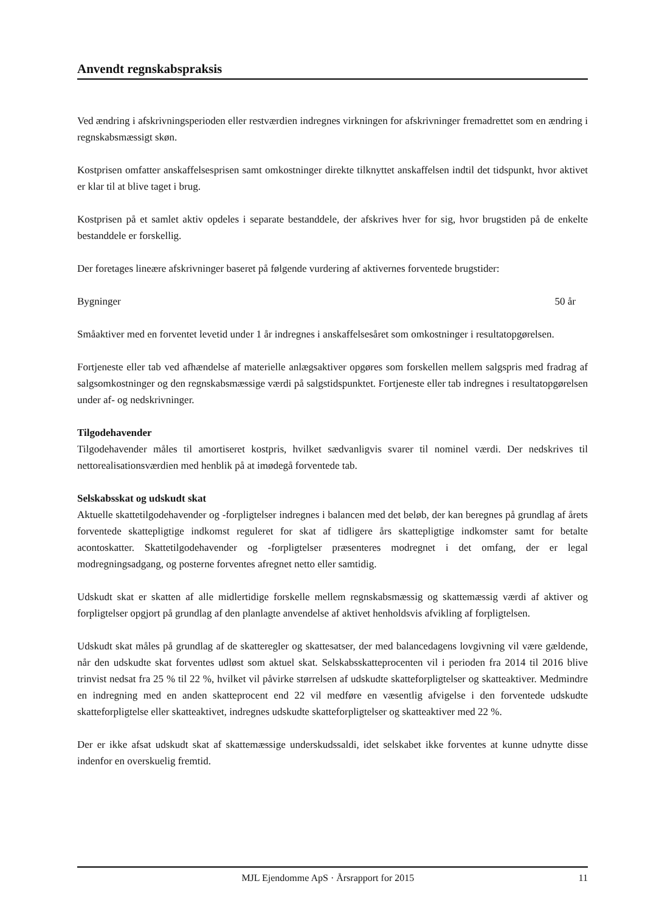Anvendt regnskabspraksis
Ved ændring i afskrivningsperioden eller restværdien indregnes virkningen for afskrivninger fremadrettet som en ændring i regnskabsmæssigt skøn.
Kostprisen omfatter anskaffelsesprisen samt omkostninger direkte tilknyttet anskaffelsen indtil det tidspunkt, hvor aktivet er klar til at blive taget i brug.
Kostprisen på et samlet aktiv opdeles i separate bestanddele, der afskrives hver for sig, hvor brugstiden på de enkelte bestanddele er forskellig.
Der foretages lineære afskrivninger baseret på følgende vurdering af aktivernes forventede brugstider:
| Bygninger | 50 år |
Småaktiver med en forventet levetid under 1 år indregnes i anskaffelsesåret som omkostninger i resultatopgørelsen.
Fortjeneste eller tab ved afhændelse af materielle anlægsaktiver opgøres som forskellen mellem salgspris med fradrag af salgsomkostninger og den regnskabsmæssige værdi på salgstidspunktet. Fortjeneste eller tab indregnes i resultatopgørelsen under af- og nedskrivninger.
Tilgodehavender
Tilgodehavender måles til amortiseret kostpris, hvilket sædvanligvis svarer til nominel værdi. Der nedskrives til nettorealisationsværdien med henblik på at imødegå forventede tab.
Selskabsskat og udskudt skat
Aktuelle skattetilgodehavender og -forpligtelser indregnes i balancen med det beløb, der kan beregnes på grundlag af årets forventede skattepligtige indkomst reguleret for skat af tidligere års skattepligtige indkomster samt for betalte acontoskatter. Skattetilgodehavender og -forpligtelser præsenteres modregnet i det omfang, der er legal modregningsadgang, og posterne forventes afregnet netto eller samtidig.
Udskudt skat er skatten af alle midlertidige forskelle mellem regnskabsmæssig og skattemæssig værdi af aktiver og forpligtelser opgjort på grundlag af den planlagte anvendelse af aktivet henholdsvis afvikling af forpligtelsen.
Udskudt skat måles på grundlag af de skatteregler og skattesatser, der med balancedagens lovgivning vil være gældende, når den udskudte skat forventes udløst som aktuel skat. Selskabsskatteprocenten vil i perioden fra 2014 til 2016 blive trinvist nedsat fra 25 % til 22 %, hvilket vil påvirke størrelsen af udskudte skatteforpligtelser og skatteaktiver. Medmindre en indregning med en anden skatteprocent end 22 vil medføre en væsentlig afvigelse i den forventede udskudte skatteforpligtelse eller skatteaktivet, indregnes udskudte skatteforpligtelser og skatteaktiver med 22 %.
Der er ikke afsat udskudt skat af skattemæssige underskudssaldi, idet selskabet ikke forventes at kunne udnytte disse indenfor en overskuelig fremtid.
MJL Ejendomme ApS · Årsrapport for 2015 11